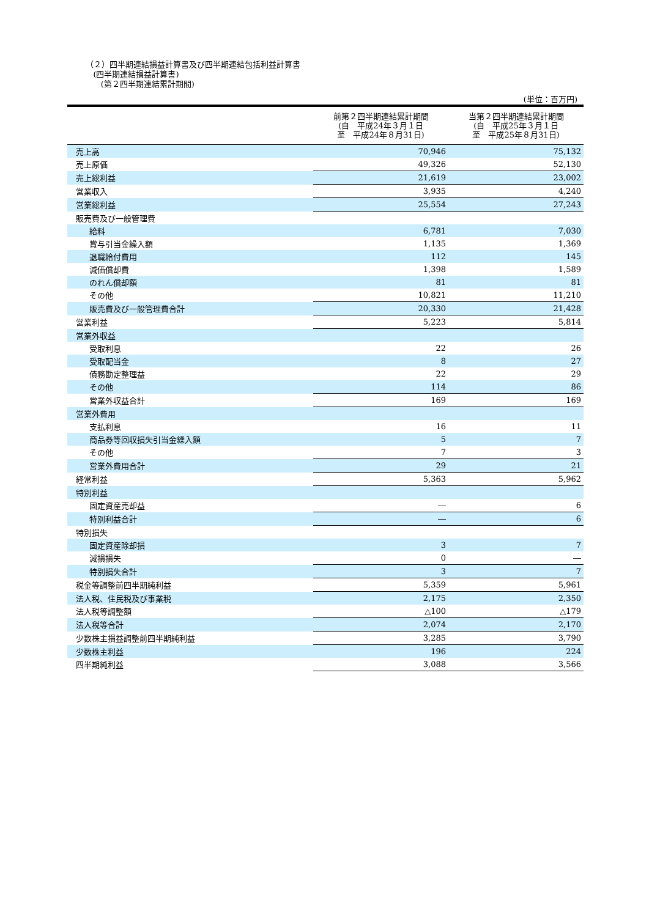（２）四半期連結損益計算書及び四半期連結包括利益計算書
(四半期連結損益計算書)
(第２四半期連結累計期間)
(単位：百万円)
| | 前第２四半期連結累計期間 (自 平成24年３月１日 至 平成24年８月31日) | 当第２四半期連結累計期間 (自 平成25年３月１日 至 平成25年８月31日) |
| --- | --- | --- |
| 売上高 | 70,946 | 75,132 |
| 売上原価 | 49,326 | 52,130 |
| 売上総利益 | 21,619 | 23,002 |
| 営業収入 | 3,935 | 4,240 |
| 営業総利益 | 25,554 | 27,243 |
| 販売費及び一般管理費 | | |
| 給料 | 6,781 | 7,030 |
| 賞与引当金繰入額 | 1,135 | 1,369 |
| 退職給付費用 | 112 | 145 |
| 減価償却費 | 1,398 | 1,589 |
| のれん償却額 | 81 | 81 |
| その他 | 10,821 | 11,210 |
| 販売費及び一般管理費合計 | 20,330 | 21,428 |
| 営業利益 | 5,223 | 5,814 |
| 営業外収益 | | |
| 受取利息 | 22 | 26 |
| 受取配当金 | 8 | 27 |
| 債務勘定整理益 | 22 | 29 |
| その他 | 114 | 86 |
| 営業外収益合計 | 169 | 169 |
| 営業外費用 | | |
| 支払利息 | 16 | 11 |
| 商品券等回収損失引当金繰入額 | 5 | 7 |
| その他 | 7 | 3 |
| 営業外費用合計 | 29 | 21 |
| 経常利益 | 5,363 | 5,962 |
| 特別利益 | | |
| 固定資産売却益 | ― | 6 |
| 特別利益合計 | ― | 6 |
| 特別損失 | | |
| 固定資産除却損 | 3 | 7 |
| 減損損失 | 0 | ― |
| 特別損失合計 | 3 | 7 |
| 税金等調整前四半期純利益 | 5,359 | 5,961 |
| 法人税、住民税及び事業税 | 2,175 | 2,350 |
| 法人税等調整額 | △100 | △179 |
| 法人税等合計 | 2,074 | 2,170 |
| 少数株主損益調整前四半期純利益 | 3,285 | 3,790 |
| 少数株主利益 | 196 | 224 |
| 四半期純利益 | 3,088 | 3,566 |